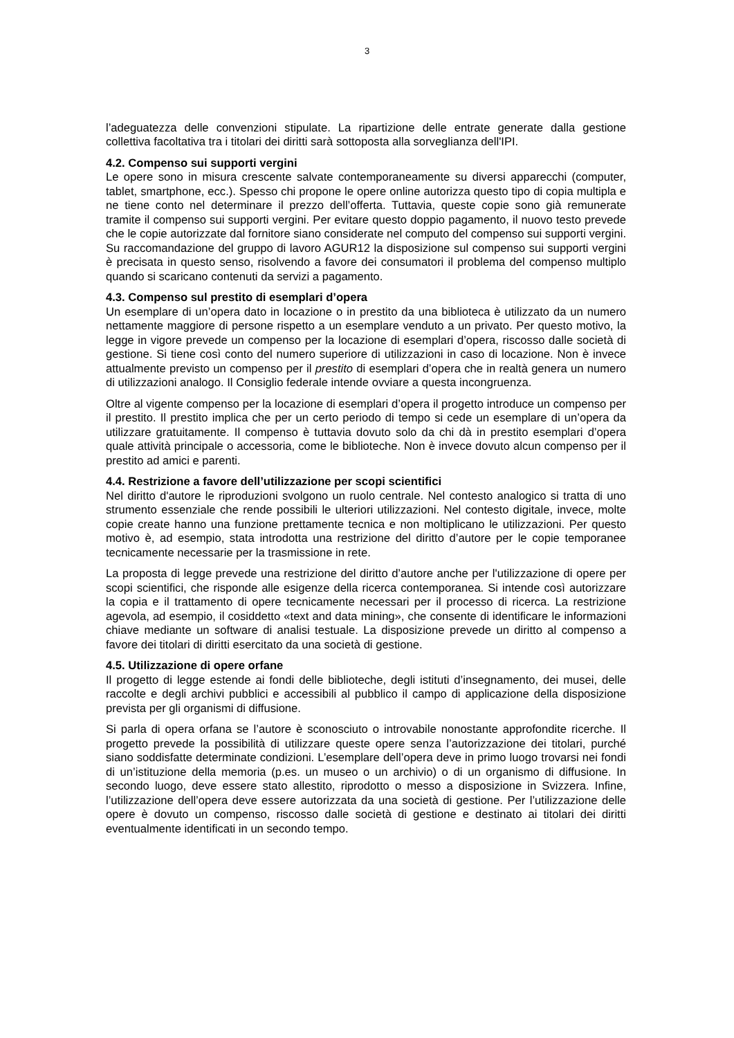3
l’adeguatezza delle convenzioni stipulate. La ripartizione delle entrate generate dalla gestione collettiva facoltativa tra i titolari dei diritti sarà sottoposta alla sorveglianza dell'IPI.
4.2. Compenso sui supporti vergini
Le opere sono in misura crescente salvate contemporaneamente su diversi apparecchi (computer, tablet, smartphone, ecc.). Spesso chi propone le opere online autorizza questo tipo di copia multipla e ne tiene conto nel determinare il prezzo dell’offerta. Tuttavia, queste copie sono già remunerate tramite il compenso sui supporti vergini. Per evitare questo doppio pagamento, il nuovo testo prevede che le copie autorizzate dal fornitore siano considerate nel computo del compenso sui supporti vergini. Su raccomandazione del gruppo di lavoro AGUR12 la disposizione sul compenso sui supporti vergini è precisata in questo senso, risolvendo a favore dei consumatori il problema del compenso multiplo quando si scaricano contenuti da servizi a pagamento.
4.3. Compenso sul prestito di esemplari d’opera
Un esemplare di un’opera dato in locazione o in prestito da una biblioteca è utilizzato da un numero nettamente maggiore di persone rispetto a un esemplare venduto a un privato. Per questo motivo, la legge in vigore prevede un compenso per la locazione di esemplari d’opera, riscosso dalle società di gestione. Si tiene così conto del numero superiore di utilizzazioni in caso di locazione. Non è invece attualmente previsto un compenso per il prestito di esemplari d’opera che in realtà genera un numero di utilizzazioni analogo. Il Consiglio federale intende ovviare a questa incongruenza.
Oltre al vigente compenso per la locazione di esemplari d’opera il progetto introduce un compenso per il prestito. Il prestito implica che per un certo periodo di tempo si cede un esemplare di un’opera da utilizzare gratuitamente. Il compenso è tuttavia dovuto solo da chi dà in prestito esemplari d’opera quale attività principale o accessoria, come le biblioteche. Non è invece dovuto alcun compenso per il prestito ad amici e parenti.
4.4. Restrizione a favore dell’utilizzazione per scopi scientifici
Nel diritto d'autore le riproduzioni svolgono un ruolo centrale. Nel contesto analogico si tratta di uno strumento essenziale che rende possibili le ulteriori utilizzazioni. Nel contesto digitale, invece, molte copie create hanno una funzione prettamente tecnica e non moltiplicano le utilizzazioni. Per questo motivo è, ad esempio, stata introdotta una restrizione del diritto d’autore per le copie temporanee tecnicamente necessarie per la trasmissione in rete.
La proposta di legge prevede una restrizione del diritto d’autore anche per l'utilizzazione di opere per scopi scientifici, che risponde alle esigenze della ricerca contemporanea. Si intende così autorizzare la copia e il trattamento di opere tecnicamente necessari per il processo di ricerca. La restrizione agevola, ad esempio, il cosiddetto «text and data mining», che consente di identificare le informazioni chiave mediante un software di analisi testuale. La disposizione prevede un diritto al compenso a favore dei titolari di diritti esercitato da una società di gestione.
4.5. Utilizzazione di opere orfane
Il progetto di legge estende ai fondi delle biblioteche, degli istituti d’insegnamento, dei musei, delle raccolte e degli archivi pubblici e accessibili al pubblico il campo di applicazione della disposizione prevista per gli organismi di diffusione.
Si parla di opera orfana se l’autore è sconosciuto o introvabile nonostante approfondite ricerche. Il progetto prevede la possibilità di utilizzare queste opere senza l’autorizzazione dei titolari, purché siano soddisfatte determinate condizioni. L’esemplare dell’opera deve in primo luogo trovarsi nei fondi di un’istituzione della memoria (p.es. un museo o un archivio) o di un organismo di diffusione. In secondo luogo, deve essere stato allestito, riprodotto o messo a disposizione in Svizzera. Infine, l’utilizzazione dell’opera deve essere autorizzata da una società di gestione. Per l’utilizzazione delle opere è dovuto un compenso, riscosso dalle società di gestione e destinato ai titolari dei diritti eventualmente identificati in un secondo tempo.